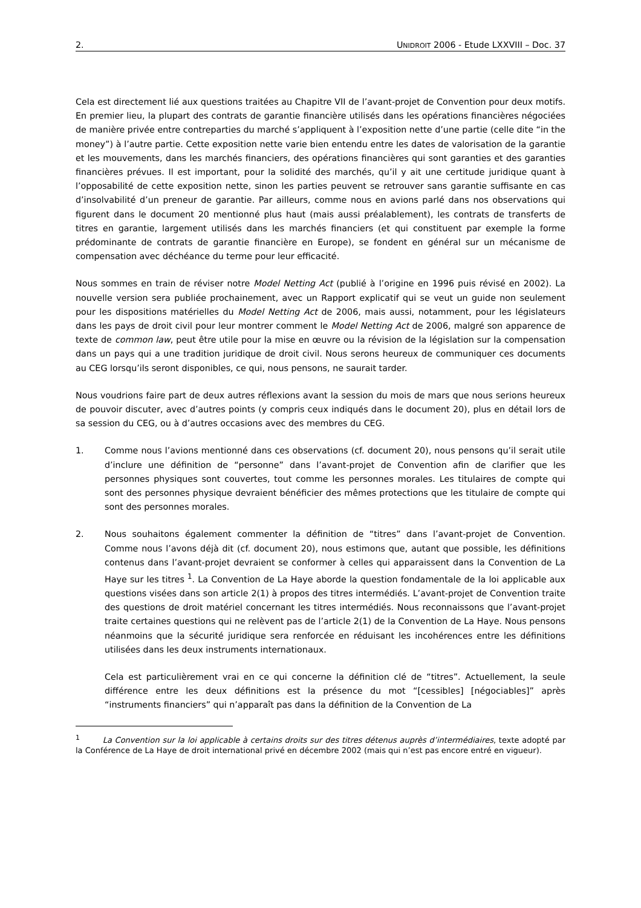2. UNIDROIT 2006 - Etude LXXVIII – Doc. 37
Cela est directement lié aux questions traitées au Chapitre VII de l’avant-projet de Convention pour deux motifs. En premier lieu, la plupart des contrats de garantie financière utilisés dans les opérations financières négociées de manière privée entre contreparties du marché s’appliquent à l’exposition nette d’une partie (celle dite “in the money”) à l’autre partie. Cette exposition nette varie bien entendu entre les dates de valorisation de la garantie et les mouvements, dans les marchés financiers, des opérations financières qui sont garanties et des garanties financières prévues. Il est important, pour la solidité des marchés, qu’il y ait une certitude juridique quant à l’opposabilité de cette exposition nette, sinon les parties peuvent se retrouver sans garantie suffisante en cas d’insolvabilité d’un preneur de garantie. Par ailleurs, comme nous en avions parlé dans nos observations qui figurent dans le document 20 mentionné plus haut (mais aussi préalablement), les contrats de transferts de titres en garantie, largement utilisés dans les marchés financiers (et qui constituent par exemple la forme prédominante de contrats de garantie financière en Europe), se fondent en général sur un mécanisme de compensation avec déchéance du terme pour leur efficacité.
Nous sommes en train de réviser notre Model Netting Act (publié à l’origine en 1996 puis révisé en 2002). La nouvelle version sera publiée prochainement, avec un Rapport explicatif qui se veut un guide non seulement pour les dispositions matérielles du Model Netting Act de 2006, mais aussi, notamment, pour les législateurs dans les pays de droit civil pour leur montrer comment le Model Netting Act de 2006, malgré son apparence de texte de common law, peut être utile pour la mise en œuvre ou la révision de la législation sur la compensation dans un pays qui a une tradition juridique de droit civil. Nous serons heureux de communiquer ces documents au CEG lorsqu’ils seront disponibles, ce qui, nous pensons, ne saurait tarder.
Nous voudrions faire part de deux autres réflexions avant la session du mois de mars que nous serions heureux de pouvoir discuter, avec d’autres points (y compris ceux indiqués dans le document 20), plus en détail lors de sa session du CEG, ou à d’autres occasions avec des membres du CEG.
1. Comme nous l’avions mentionné dans ces observations (cf. document 20), nous pensons qu’il serait utile d’inclure une définition de “personne” dans l’avant-projet de Convention afin de clarifier que les personnes physiques sont couvertes, tout comme les personnes morales. Les titulaires de compte qui sont des personnes physique devraient bénéficier des mêmes protections que les titulaire de compte qui sont des personnes morales.
2. Nous souhaitons également commenter la définition de “titres” dans l’avant-projet de Convention. Comme nous l’avons déjà dit (cf. document 20), nous estimons que, autant que possible, les définitions contenus dans l’avant-projet devraient se conformer à celles qui apparaissent dans la Convention de La Haye sur les titres <sup>1</sup>. La Convention de La Haye aborde la question fondamentale de la loi applicable aux questions visées dans son article 2(1) à propos des titres intermédiés. L’avant-projet de Convention traite des questions de droit matériel concernant les titres intermédiés. Nous reconnaissons que l’avant-projet traite certaines questions qui ne relèvent pas de l’article 2(1) de la Convention de La Haye. Nous pensons néanmoins que la sécurité juridique sera renforcée en réduisant les incohérences entre les définitions utilisées dans les deux instruments internationaux.
Cela est particulièrement vrai en ce qui concerne la définition clé de “titres”. Actuellement, la seule différence entre les deux définitions est la présence du mot “[cessibles] [négociables]” après “instruments financiers” qui n’apparaît pas dans la définition de la Convention de La
<sup>1</sup> La Convention sur la loi applicable à certains droits sur des titres détenus auprès d’intermédiaires, texte adopté par la Conférence de La Haye de droit international privé en décembre 2002 (mais qui n’est pas encore entré en vigueur).